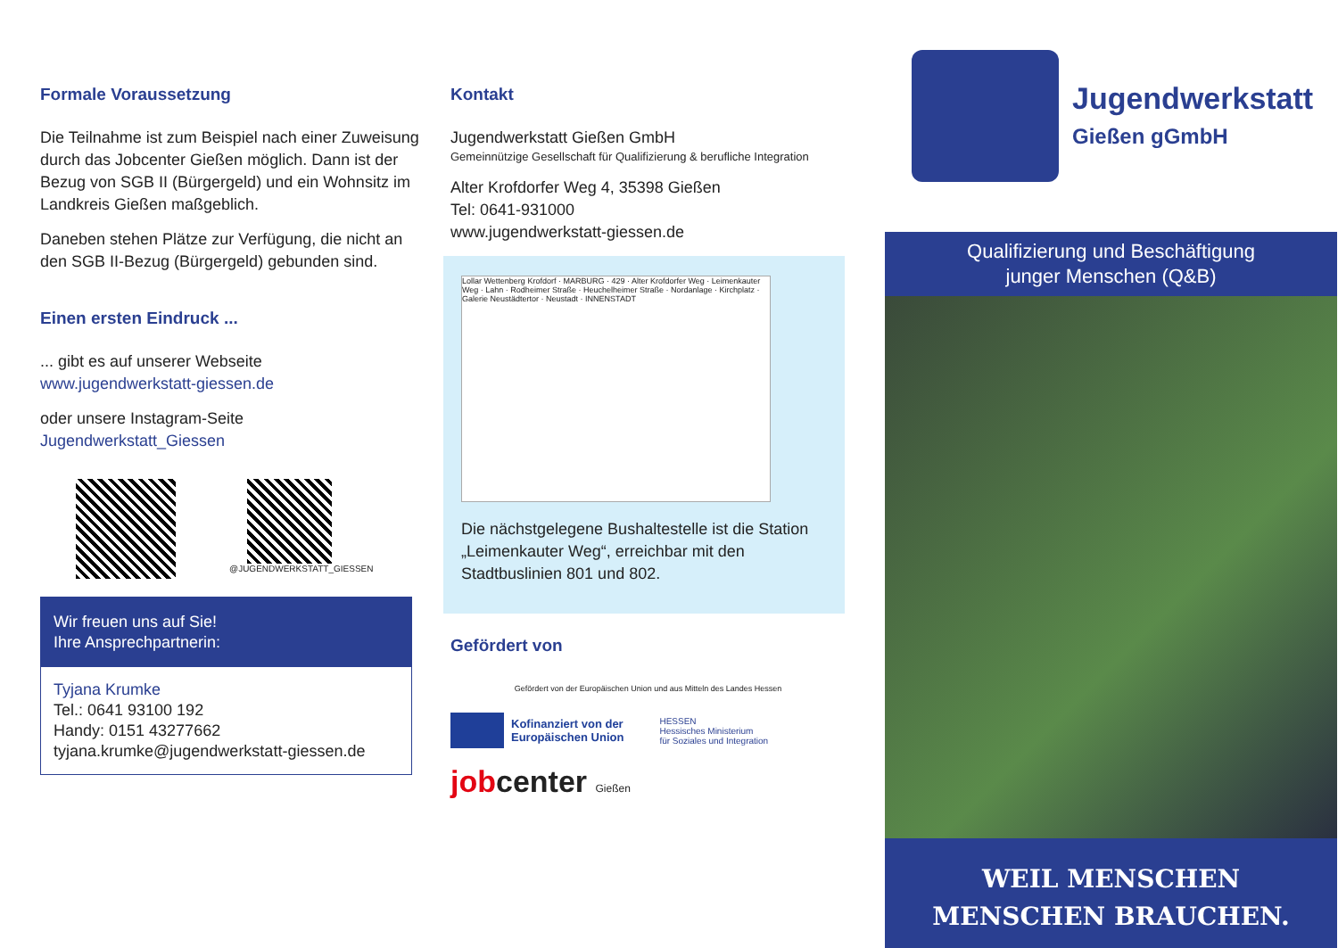Formale Voraussetzung
Die Teilnahme ist zum Beispiel nach einer Zuweisung durch das Jobcenter Gießen möglich. Dann ist der Bezug von SGB II (Bürgergeld) und ein Wohnsitz im Landkreis Gießen maßgeblich.
Daneben stehen Plätze zur Verfügung, die nicht an den SGB II-Bezug (Bürgergeld) gebunden sind.
Einen ersten Eindruck ...
... gibt es auf unserer Webseite
www.jugendwerkstatt-giessen.de
oder unsere Instagram-Seite
Jugendwerkstatt_Giessen
@JUGENDWERKSTATT_GIESSEN
Wir freuen uns auf Sie!
Ihre Ansprechpartnerin:
Tyjana Krumke
Tel.: 0641 93100 192
Handy: 0151 43277662
tyjana.krumke@jugendwerkstatt-giessen.de
Kontakt
Jugendwerkstatt Gießen GmbH
Gemeinnützige Gesellschaft für Qualifizierung & berufliche Integration
Alter Krofdorfer Weg 4, 35398 Gießen
Tel: 0641-931000
www.jugendwerkstatt-giessen.de
Lollar Wettenberg Krofdorf · MARBURG · 429 · Alter Krofdorfer Weg · Leimenkauter Weg · Lahn · Rodheimer Straße · Heuchelheimer Straße · Nordanlage · Kirchplatz · Galerie Neustädtertor · Neustadt · INNENSTADT
Die nächstgelegene Bushaltestelle ist die Station „Leimenkauter Weg“, erreichbar mit den Stadtbuslinien 801 und 802.
Gefördert von
Gefördert von der Europäischen Union und aus Mitteln des Landes Hessen
Kofinanziert von der
Europäischen Union
HESSEN
Hessisches Ministerium
für Soziales und Integration
jobcenter Gießen
Jugendwerkstatt
Gießen gGmbH
Qualifizierung und Beschäftigung
junger Menschen (Q&B)
WEIL MENSCHEN
MENSCHEN BRAUCHEN.